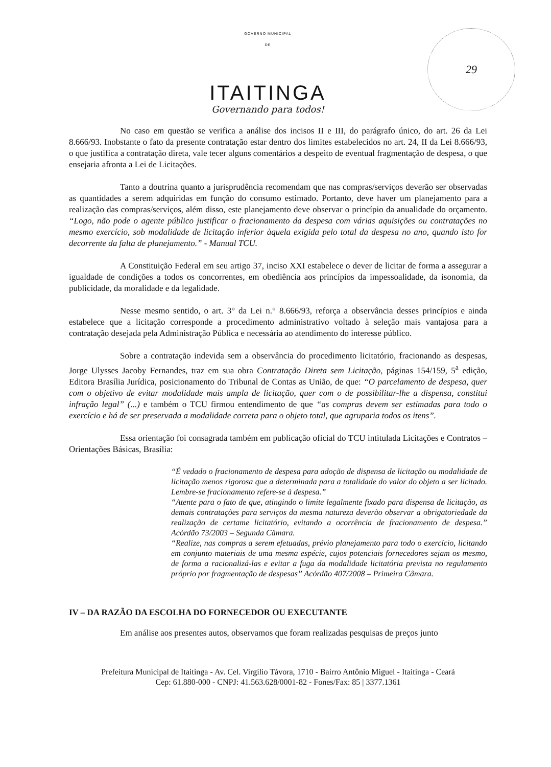29
GOVERNO MUNICIPAL
DE
ITAITINGA
Governando para todos!
No caso em questão se verifica a análise dos incisos II e III, do parágrafo único, do art. 26 da Lei 8.666/93. Inobstante o fato da presente contratação estar dentro dos limites estabelecidos no art. 24, II da Lei 8.666/93, o que justifica a contratação direta, vale tecer alguns comentários a despeito de eventual fragmentação de despesa, o que ensejaria afronta a Lei de Licitações.
Tanto a doutrina quanto a jurisprudência recomendam que nas compras/serviços deverão ser observadas as quantidades a serem adquiridas em função do consumo estimado. Portanto, deve haver um planejamento para a realização das compras/serviços, além disso, este planejamento deve observar o princípio da anualidade do orçamento. “Logo, não pode o agente público justificar o fracionamento da despesa com várias aquisições ou contratações no mesmo exercício, sob modalidade de licitação inferior àquela exigida pelo total da despesa no ano, quando isto for decorrente da falta de planejamento.” - Manual TCU.
A Constituição Federal em seu artigo 37, inciso XXI estabelece o dever de licitar de forma a assegurar a igualdade de condições a todos os concorrentes, em obediência aos princípios da impessoalidade, da isonomia, da publicidade, da moralidade e da legalidade.
Nesse mesmo sentido, o art. 3° da Lei n.° 8.666/93, reforça a observância desses princípios e ainda estabelece que a licitação corresponde a procedimento administrativo voltado à seleção mais vantajosa para a contratação desejada pela Administração Pública e necessária ao atendimento do interesse público.
Sobre a contratação indevida sem a observância do procedimento licitatório, fracionando as despesas, Jorge Ulysses Jacoby Fernandes, traz em sua obra Contratação Direta sem Licitação, páginas 154/159, 5<sup>a</sup> edição, Editora Brasília Jurídica, posicionamento do Tribunal de Contas as União, de que: “O parcelamento de despesa, quer com o objetivo de evitar modalidade mais ampla de licitação, quer com o de possibilitar-lhe a dispensa, constitui infração legal” (...) e também o TCU firmou entendimento de que “as compras devem ser estimadas para todo o exercício e há de ser preservada a modalidade correta para o objeto total, que agruparia todos os itens”.
Essa orientação foi consagrada também em publicação oficial do TCU intitulada Licitações e Contratos – Orientações Básicas, Brasília:
“É vedado o fracionamento de despesa para adoção de dispensa de licitação ou modalidade de licitação menos rigorosa que a determinada para a totalidade do valor do objeto a ser licitado. Lembre-se fracionamento refere-se à despesa.”
“Atente para o fato de que, atingindo o limite legalmente fixado para dispensa de licitação, as demais contratações para serviços da mesma natureza deverão observar a obrigatoriedade da realização de certame licitatório, evitando a ocorrência de fracionamento de despesa.” Acórdão 73/2003 – Segunda Câmara.
“Realize, nas compras a serem efetuadas, prévio planejamento para todo o exercício, licitando em conjunto materiais de uma mesma espécie, cujos potenciais fornecedores sejam os mesmo, de forma a racionalizá-las e evitar a fuga da modalidade licitatória prevista no regulamento próprio por fragmentação de despesas” Acórdão 407/2008 – Primeira Câmara.
IV – DA RAZÃO DA ESCOLHA DO FORNECEDOR OU EXECUTANTE
Em análise aos presentes autos, observamos que foram realizadas pesquisas de preços junto
Prefeitura Municipal de Itaitinga - Av. Cel. Virgílio Távora, 1710 - Bairro Antônio Miguel - Itaitinga - Ceará
Cep: 61.880-000 - CNPJ: 41.563.628/0001-82 - Fones/Fax: 85 | 3377.1361